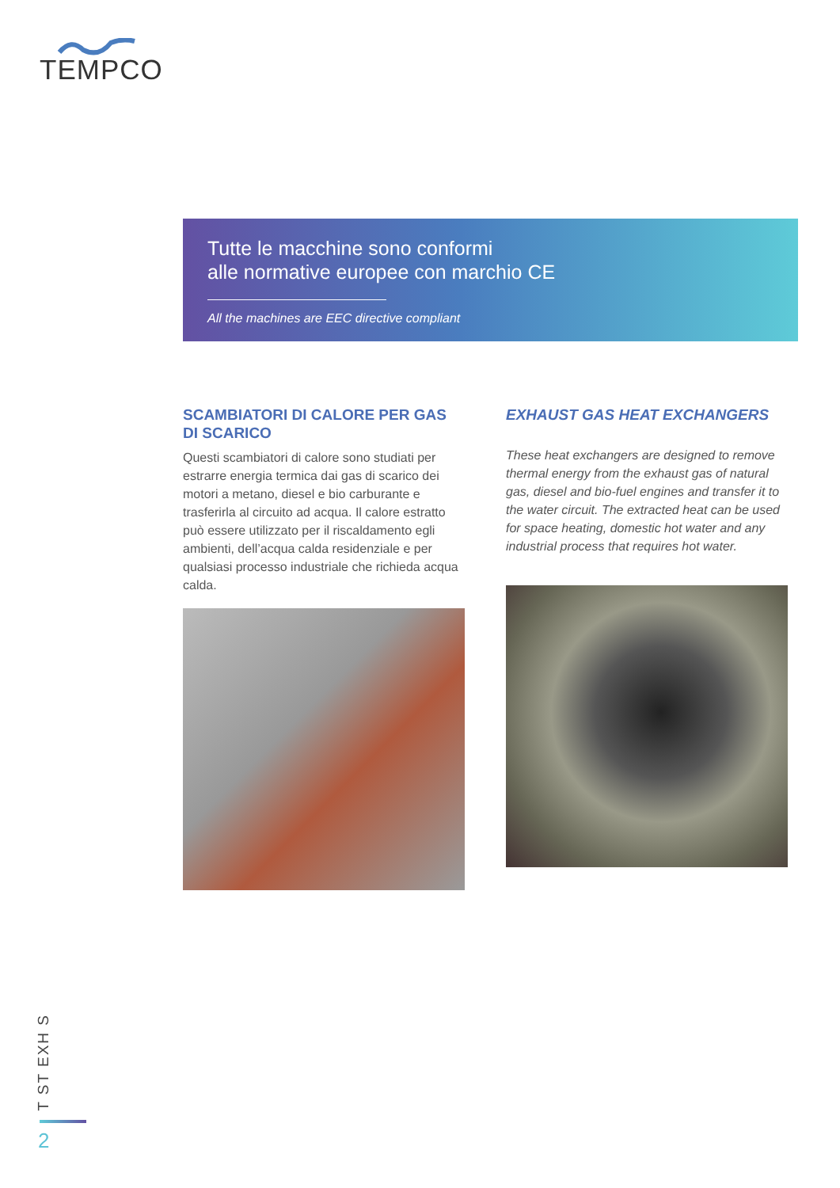TEMPCO
Tutte le macchine sono conformi
alle normative europee con marchio CE
All the machines are EEC directive compliant
SCAMBIATORI DI CALORE PER GAS DI SCARICO
Questi scambiatori di calore sono studiati per estrarre energia termica dai gas di scarico dei motori a metano, diesel e bio carburante e trasferirla al circuito ad acqua. Il calore estratto può essere utilizzato per il riscaldamento egli ambienti, dell’acqua calda residenziale e per qualsiasi processo industriale che richieda acqua calda.
EXHAUST GAS HEAT EXCHANGERS
These heat exchangers are designed to remove thermal energy from the exhaust gas of natural gas, diesel and bio-fuel engines and transfer it to the water circuit. The extracted heat can be used for space heating, domestic hot water and any industrial process that requires hot water.
T ST EXH S
2